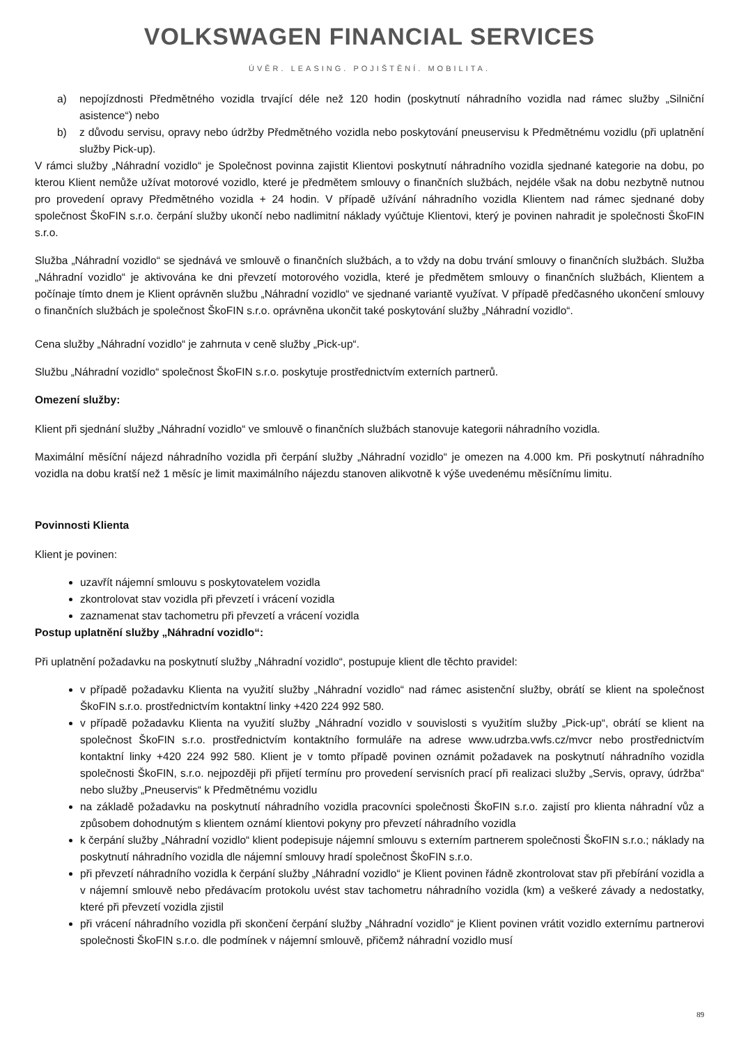VOLKSWAGEN FINANCIAL SERVICES
ÚVĚR. LEASING. POJIŠTĚNÍ. MOBILITA.
a) nepojízdnosti Předmětného vozidla trvající déle než 120 hodin (poskytnutí náhradního vozidla nad rámec služby „Silniční asistence“) nebo
b) z důvodu servisu, opravy nebo údržby Předmětného vozidla nebo poskytování pneuservisu k Předmětnému vozidlu (při uplatnění služby Pick-up).
V rámci služby „Náhradní vozidlo“ je Společnost povinna zajistit Klientovi poskytnutí náhradního vozidla sjednané kategorie na dobu, po kterou Klient nemůže užívat motorové vozidlo, které je předmětem smlouvy o finančních službách, nejdéle však na dobu nezbytně nutnou pro provedení opravy Předmětného vozidla + 24 hodin. V případě užívání náhradního vozidla Klientem nad rámec sjednané doby společnost ŠkoFIN s.r.o. čerpání služby ukončí nebo nadlimitní náklady vyúčtuje Klientovi, který je povinen nahradit je společnosti ŠkoFIN s.r.o.
Služba „Náhradní vozidlo“ se sjednává ve smlouvě o finančních službách, a to vždy na dobu trvání smlouvy o finančních službách. Služba „Náhradní vozidlo“ je aktivována ke dni převzetí motorového vozidla, které je předmětem smlouvy o finančních službách, Klientem a počínaje tímto dnem je Klient oprávněn službu „Náhradní vozidlo“ ve sjednané variantě využívat. V případě předčasného ukončení smlouvy o finančních službách je společnost ŠkoFIN s.r.o. oprávněna ukončit také poskytování služby „Náhradní vozidlo“.
Cena služby „Náhradní vozidlo“ je zahrnuta v ceně služby „Pick-up“.
Službu „Náhradní vozidlo“ společnost ŠkoFIN s.r.o. poskytuje prostřednictvím externích partnerů.
Omezení služby:
Klient při sjednání služby „Náhradní vozidlo“ ve smlouvě o finančních službách stanovuje kategorii náhradního vozidla.
Maximální měsíční nájezd náhradního vozidla při čerpání služby „Náhradní vozidlo“ je omezen na 4.000 km. Při poskytnutí náhradního vozidla na dobu kratší než 1 měsíc je limit maximálního nájezdu stanoven alikvotně k výše uvedenému měsíčnímu limitu.
Povinnosti Klienta
Klient je povinen:
uzavřít nájemní smlouvu s poskytovatelem vozidla
zkontrolovat stav vozidla při převzetí i vrácení vozidla
zaznamenat stav tachometru při převzetí a vrácení vozidla
Postup uplatnění služby „Náhradní vozidlo“:
Při uplatnění požadavku na poskytnutí služby „Náhradní vozidlo“, postupuje klient dle těchto pravidel:
v případě požadavku Klienta na využití služby „Náhradní vozidlo“ nad rámec asistenční služby, obrátí se klient na společnost ŠkoFIN s.r.o. prostřednictvím kontaktní linky +420 224 992 580.
v případě požadavku Klienta na využití služby „Náhradní vozidlo v souvislosti s využitím služby „Pick-up“, obrátí se klient na společnost ŠkoFIN s.r.o. prostřednictvím kontaktního formuláře na adrese www.udrzba.vwfs.cz/mvcr nebo prostřednictvím kontaktní linky +420 224 992 580. Klient je v tomto případě povinen oznámit požadavek na poskytnutí náhradního vozidla společnosti ŠkoFIN, s.r.o. nejpozději při přijetí termínu pro provedení servisních prací při realizaci služby „Servis, opravy, údržba“ nebo služby „Pneuservis“ k Předmětnému vozidlu
na základě požadavku na poskytnutí náhradního vozidla pracovníci společnosti ŠkoFIN s.r.o. zajistí pro klienta náhradní vůz a způsobem dohodnutým s klientem oznámí klientovi pokyny pro převzetí náhradního vozidla
k čerpání služby „Náhradní vozidlo“ klient podepisuje nájemní smlouvu s externím partnerem společnosti ŠkoFIN s.r.o.; náklady na poskytnutí náhradního vozidla dle nájemní smlouvy hradí společnost ŠkoFIN s.r.o.
při převzetí náhradního vozidla k čerpání služby „Náhradní vozidlo“ je Klient povinen řádně zkontrolovat stav při přebírání vozidla a v nájemní smlouvě nebo předávacím protokolu uvést stav tachometru náhradního vozidla (km) a veškeré závady a nedostatky, které při převzetí vozidla zjistil
při vrácení náhradního vozidla při skončení čerpání služby „Náhradní vozidlo“ je Klient povinen vrátit vozidlo externímu partnerovi společnosti ŠkoFIN s.r.o. dle podmínek v nájemní smlouvě, přičemž náhradní vozidlo musí
89